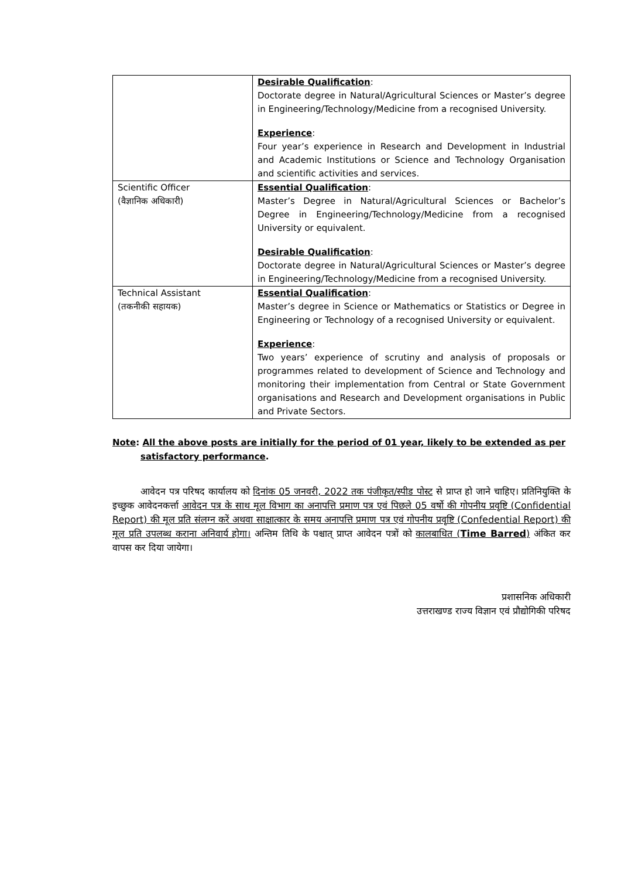| | Desirable Qualification : Doctorate degree in Natural/Agricultural Sciences or Master’s degree in Engineering/Technology/Medicine from a recognised University. Experience : Four year’s experience in Research and Development in Industrial and Academic Institutions or Science and Technology Organisation and scientific activities and services. |
| Scientific Officer (वैज्ञानिक अधिकारी) | Essential Qualification : Master’s Degree in Natural/Agricultural Sciences or Bachelor’s Degree in Engineering/Technology/Medicine from a recognised University or equivalent. Desirable Qualification : Doctorate degree in Natural/Agricultural Sciences or Master’s degree in Engineering/Technology/Medicine from a recognised University. |
| Technical Assistant (तकनीकी सहायक) | Essential Qualification : Master’s degree in Science or Mathematics or Statistics or Degree in Engineering or Technology of a recognised University or equivalent. Experience : Two years’ experience of scrutiny and analysis of proposals or programmes related to development of Science and Technology and monitoring their implementation from Central or State Government organisations and Research and Development organisations in Public and Private Sectors. |
Note: All the above posts are initially for the period of 01 year, likely to be extended as per
satisfactory performance.
आवेदन पत्र परिषद कार्यालय को दिनांक 05 जनवरी, 2022 तक पंजीकृत/स्पीड पोस्ट से प्राप्त हो जाने चाहिए। प्रतिनियुक्ति के इच्छुक आवेदनकर्त्ता आवेदन पत्र के साथ मूल विभाग का अनापत्ति प्रमाण पत्र एवं पिछले 05 वर्षो की गोपनीय प्रवृष्टि (Confidential Report) की मूल प्रति संलग्न करें अथवा साक्षात्कार के समय अनापत्ति प्रमाण पत्र एवं गोपनीय प्रवृष्टि (Confedential Report) की मूल प्रति उपलब्ध कराना अनिवार्य होगा। अन्तिम तिथि के पश्चात् प्राप्त आवेदन पत्रों को कालबाधित (Time Barred) अंकित कर वापस कर दिया जायेगा।
प्रशासनिक अधिकारी
उत्तराखण्ड राज्य विज्ञान एवं प्रौद्योगिकी परिषद